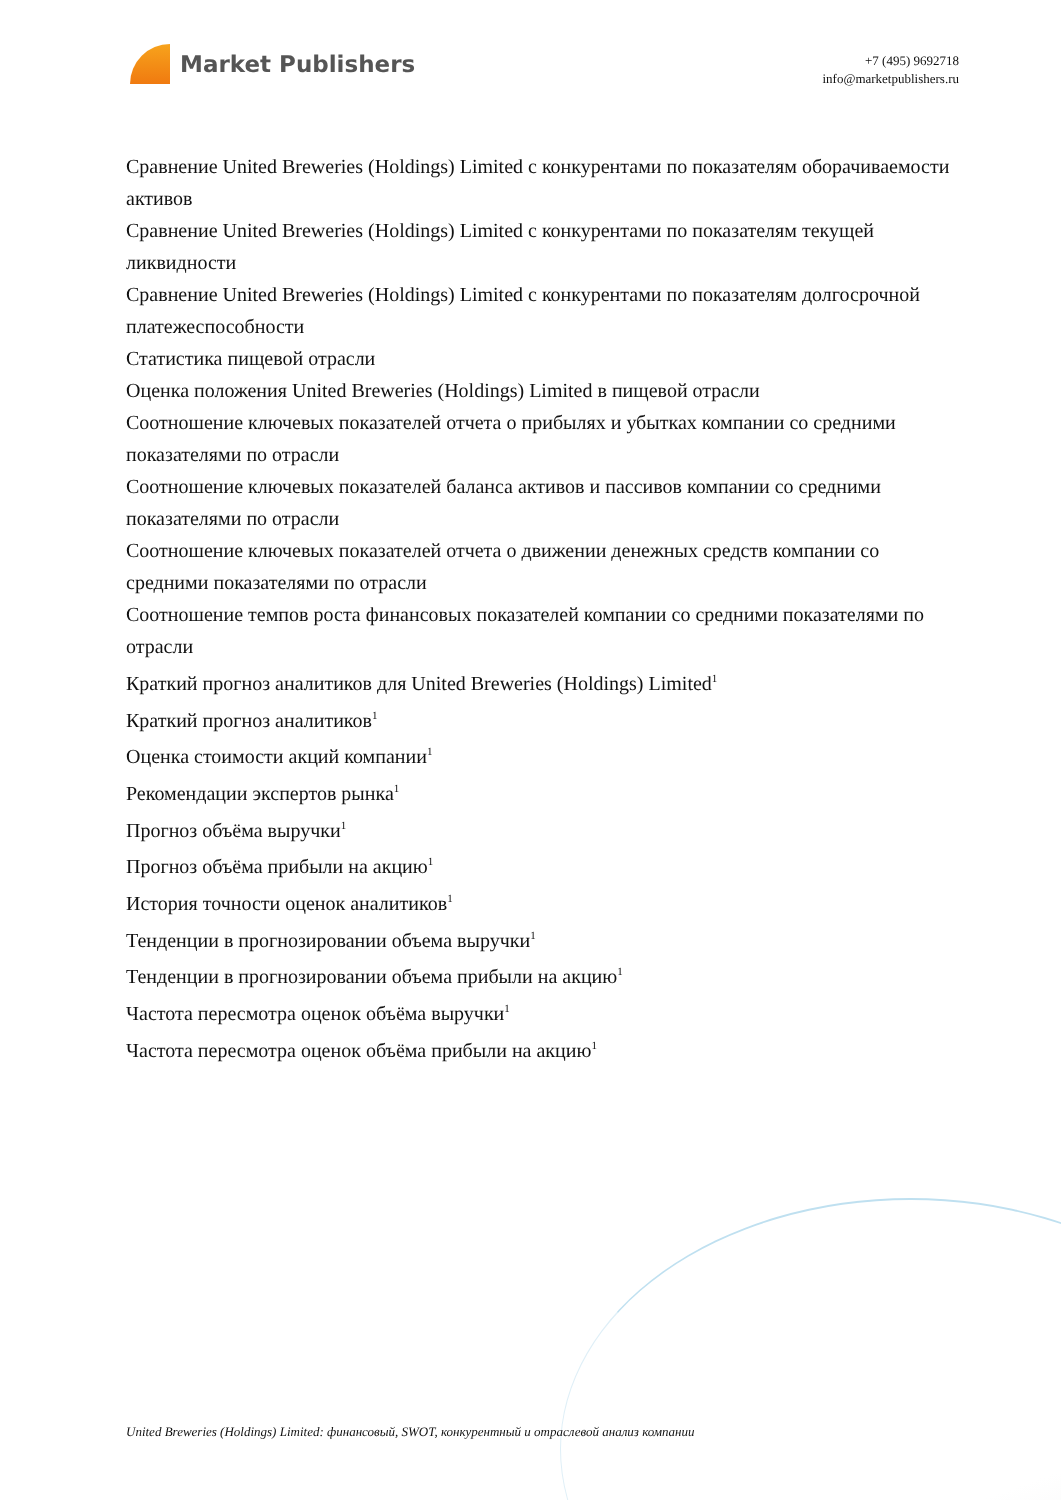Market Publishers
+7 (495) 9692718
info@marketpublishers.ru
Сравнение United Breweries (Holdings) Limited с конкурентами по показателям оборачиваемости активов
Сравнение United Breweries (Holdings) Limited с конкурентами по показателям текущей ликвидности
Сравнение United Breweries (Holdings) Limited с конкурентами по показателям долгосрочной платежеспособности
Статистика пищевой отрасли
Оценка положения United Breweries (Holdings) Limited в пищевой отрасли
Соотношение ключевых показателей отчета о прибылях и убытках компании со средними показателями по отрасли
Соотношение ключевых показателей баланса активов и пассивов компании со средними показателями по отрасли
Соотношение ключевых показателей отчета о движении денежных средств компании со средними показателями по отрасли
Соотношение темпов роста финансовых показателей компании со средними показателями по отрасли
Краткий прогноз аналитиков для United Breweries (Holdings) Limited<sup>1</sup>
Краткий прогноз аналитиков<sup>1</sup>
Оценка стоимости акций компании<sup>1</sup>
Рекомендации экспертов рынка<sup>1</sup>
Прогноз объёма выручки<sup>1</sup>
Прогноз объёма прибыли на акцию<sup>1</sup>
История точности оценок аналитиков<sup>1</sup>
Тенденции в прогнозировании объема выручки<sup>1</sup>
Тенденции в прогнозировании объема прибыли на акцию<sup>1</sup>
Частота пересмотра оценок объёма выручки<sup>1</sup>
Частота пересмотра оценок объёма прибыли на акцию<sup>1</sup>
United Breweries (Holdings) Limited: финансовый, SWOT, конкурентный и отраслевой анализ компании